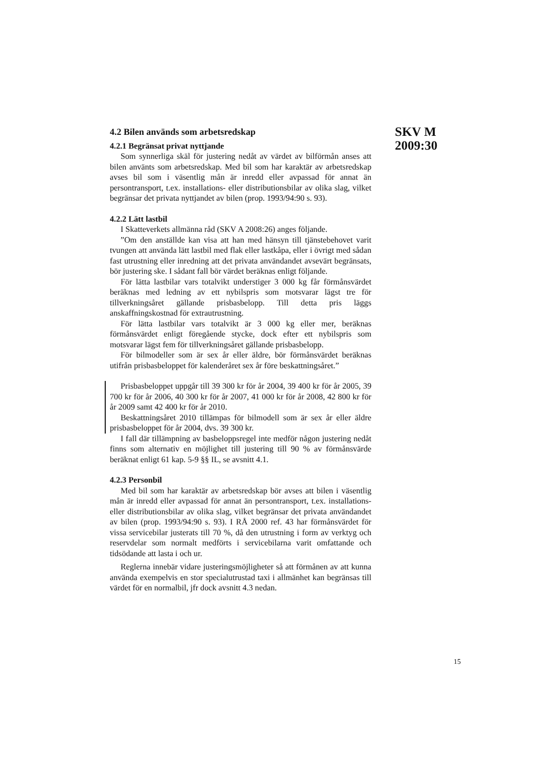4.2 Bilen används som arbetsredskap
4.2.1 Begränsat privat nyttjande
Som synnerliga skäl för justering nedåt av värdet av bilförmån anses att bilen använts som arbetsredskap. Med bil som har karaktär av arbetsredskap avses bil som i väsentlig mån är inredd eller avpassad för annat än persontransport, t.ex. installations- eller distributionsbilar av olika slag, vilket begränsar det privata nyttjandet av bilen (prop. 1993/94:90 s. 93).
4.2.2 Lätt lastbil
I Skatteverkets allmänna råd (SKV A 2008:26) anges följande.
”Om den anställde kan visa att han med hänsyn till tjänstebehovet varit tvungen att använda lätt lastbil med flak eller lastkåpa, eller i övrigt med sådan fast utrustning eller inredning att det privata användandet avsevärt begränsats, bör justering ske. I sådant fall bör värdet beräknas enligt följande.
För lätta lastbilar vars totalvikt understiger 3 000 kg får förmånsvärdet beräknas med ledning av ett nybilspris som motsvarar lägst tre för tillverkningsåret gällande prisbasbelopp. Till detta pris läggs anskaffningskostnad för extrautrustning.
För lätta lastbilar vars totalvikt är 3 000 kg eller mer, beräknas förmånsvärdet enligt föregående stycke, dock efter ett nybilspris som motsvarar lägst fem för tillverkningsåret gällande prisbasbelopp.
För bilmodeller som är sex år eller äldre, bör förmånsvärdet beräknas utifrån prisbasbeloppet för kalenderåret sex år före beskattningsåret.”
Prisbasbeloppet uppgår till 39 300 kr för år 2004, 39 400 kr för år 2005, 39 700 kr för år 2006, 40 300 kr för år 2007, 41 000 kr för år 2008, 42 800 kr för år 2009 samt 42 400 kr för år 2010.
Beskattningsåret 2010 tillämpas för bilmodell som är sex år eller äldre prisbasbeloppet för år 2004, dvs. 39 300 kr.
I fall där tillämpning av basbeloppsregel inte medför någon justering nedåt finns som alternativ en möjlighet till justering till 90 % av förmånsvärde beräknat enligt 61 kap. 5-9 §§ IL, se avsnitt 4.1.
4.2.3 Personbil
Med bil som har karaktär av arbetsredskap bör avses att bilen i väsentlig mån är inredd eller avpassad för annat än persontransport, t.ex. installations- eller distributionsbilar av olika slag, vilket begränsar det privata användandet av bilen (prop. 1993/94:90 s. 93). I RÅ 2000 ref. 43 har förmånsvärdet för vissa servicebilar justerats till 70 %, då den utrustning i form av verktyg och reservdelar som normalt medförts i servicebilarna varit omfattande och tidsödande att lasta i och ur.
Reglerna innebär vidare justeringsmöjligheter så att förmånen av att kunna använda exempelvis en stor specialutrustad taxi i allmänhet kan begränsas till värdet för en normalbil, jfr dock avsnitt 4.3 nedan.
SKV M
2009:30
15